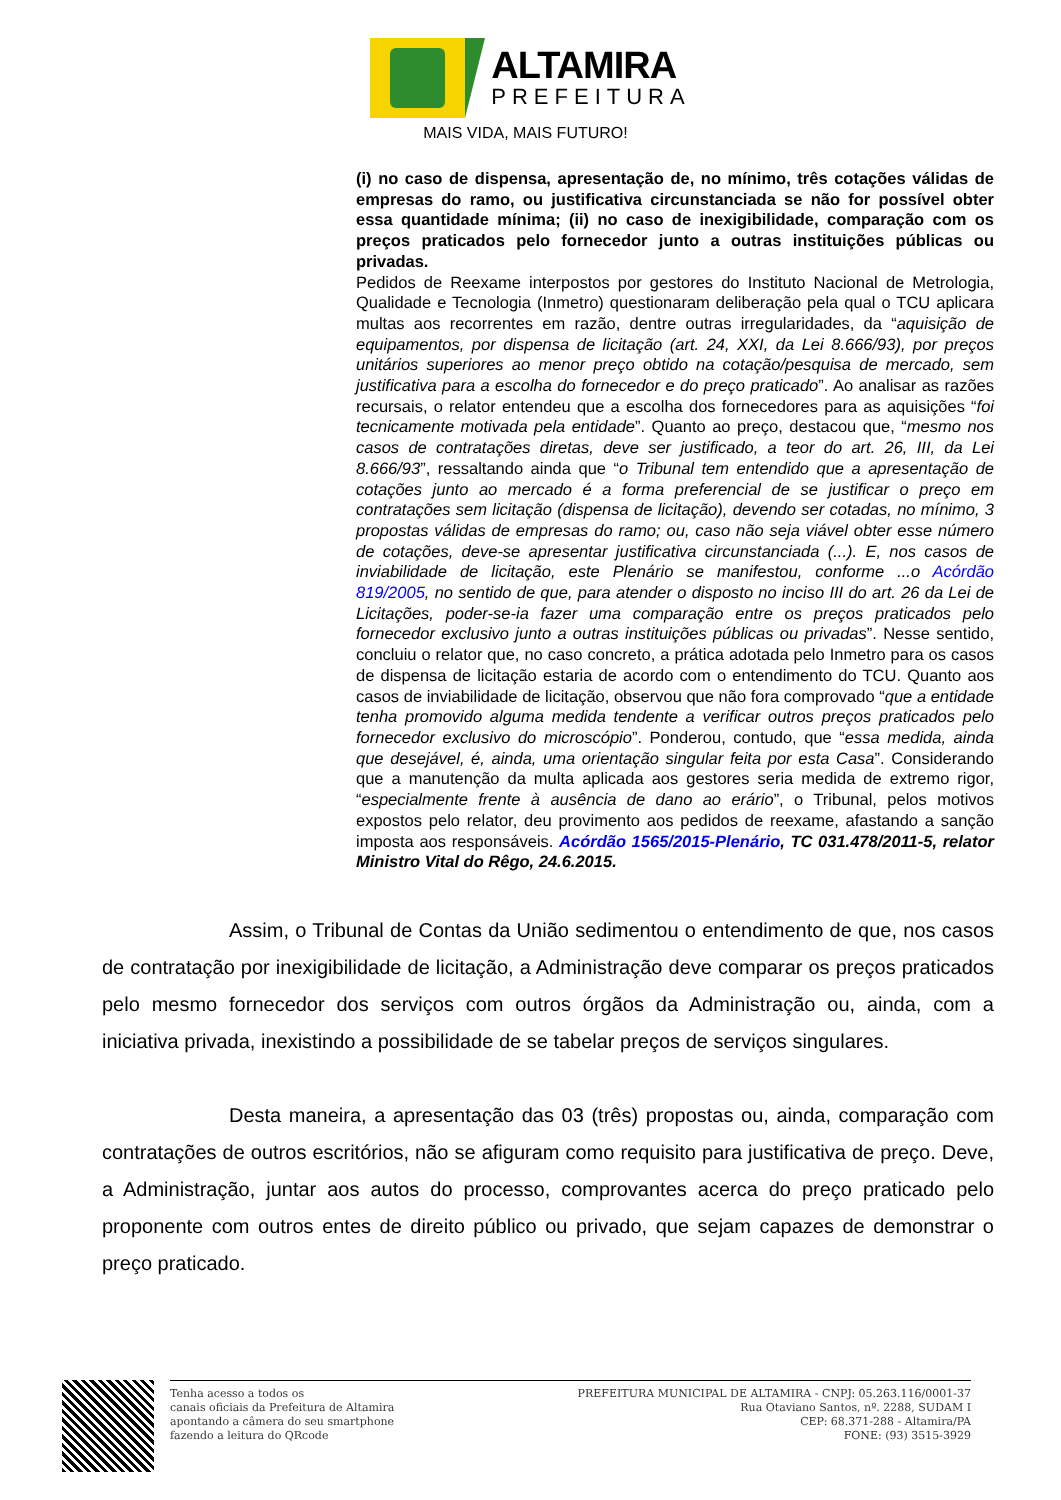ALTAMIRA
PREFEITURA
MAIS VIDA, MAIS FUTURO!
(i) no caso de dispensa, apresentação de, no mínimo, três cotações válidas de empresas do ramo, ou justificativa circunstanciada se não for possível obter essa quantidade mínima; (ii) no caso de inexigibilidade, comparação com os preços praticados pelo fornecedor junto a outras instituições públicas ou privadas.
Pedidos de Reexame interpostos por gestores do Instituto Nacional de Metrologia, Qualidade e Tecnologia (Inmetro) questionaram deliberação pela qual o TCU aplicara multas aos recorrentes em razão, dentre outras irregularidades, da “aquisição de equipamentos, por dispensa de licitação (art. 24, XXI, da Lei 8.666/93), por preços unitários superiores ao menor preço obtido na cotação/pesquisa de mercado, sem justificativa para a escolha do fornecedor e do preço praticado”. Ao analisar as razões recursais, o relator entendeu que a escolha dos fornecedores para as aquisições “foi tecnicamente motivada pela entidade”. Quanto ao preço, destacou que, “mesmo nos casos de contratações diretas, deve ser justificado, a teor do art. 26, III, da Lei 8.666/93”, ressaltando ainda que “o Tribunal tem entendido que a apresentação de cotações junto ao mercado é a forma preferencial de se justificar o preço em contratações sem licitação (dispensa de licitação), devendo ser cotadas, no mínimo, 3 propostas válidas de empresas do ramo; ou, caso não seja viável obter esse número de cotações, deve-se apresentar justificativa circunstanciada (...). E, nos casos de inviabilidade de licitação, este Plenário se manifestou, conforme ...o Acórdão 819/2005, no sentido de que, para atender o disposto no inciso III do art. 26 da Lei de Licitações, poder-se-ia fazer uma comparação entre os preços praticados pelo fornecedor exclusivo junto a outras instituições públicas ou privadas”. Nesse sentido, concluiu o relator que, no caso concreto, a prática adotada pelo Inmetro para os casos de dispensa de licitação estaria de acordo com o entendimento do TCU. Quanto aos casos de inviabilidade de licitação, observou que não fora comprovado “que a entidade tenha promovido alguma medida tendente a verificar outros preços praticados pelo fornecedor exclusivo do microscópio”. Ponderou, contudo, que “essa medida, ainda que desejável, é, ainda, uma orientação singular feita por esta Casa”. Considerando que a manutenção da multa aplicada aos gestores seria medida de extremo rigor, “especialmente frente à ausência de dano ao erário”, o Tribunal, pelos motivos expostos pelo relator, deu provimento aos pedidos de reexame, afastando a sanção imposta aos responsáveis. Acórdão 1565/2015-Plenário, TC 031.478/2011-5, relator Ministro Vital do Rêgo, 24.6.2015.
Assim, o Tribunal de Contas da União sedimentou o entendimento de que, nos casos de contratação por inexigibilidade de licitação, a Administração deve comparar os preços praticados pelo mesmo fornecedor dos serviços com outros órgãos da Administração ou, ainda, com a iniciativa privada, inexistindo a possibilidade de se tabelar preços de serviços singulares.
Desta maneira, a apresentação das 03 (três) propostas ou, ainda, comparação com contratações de outros escritórios, não se afiguram como requisito para justificativa de preço. Deve, a Administração, juntar aos autos do processo, comprovantes acerca do preço praticado pelo proponente com outros entes de direito público ou privado, que sejam capazes de demonstrar o preço praticado.
Tenha acesso a todos os
canais oficiais da Prefeitura de Altamira
apontando a câmera do seu smartphone
fazendo a leitura do QRcode
PREFEITURA MUNICIPAL DE ALTAMIRA - CNPJ: 05.263.116/0001-37
Rua Otaviano Santos, nº. 2288, SUDAM I
CEP: 68.371-288 - Altamira/PA
FONE: (93) 3515-3929